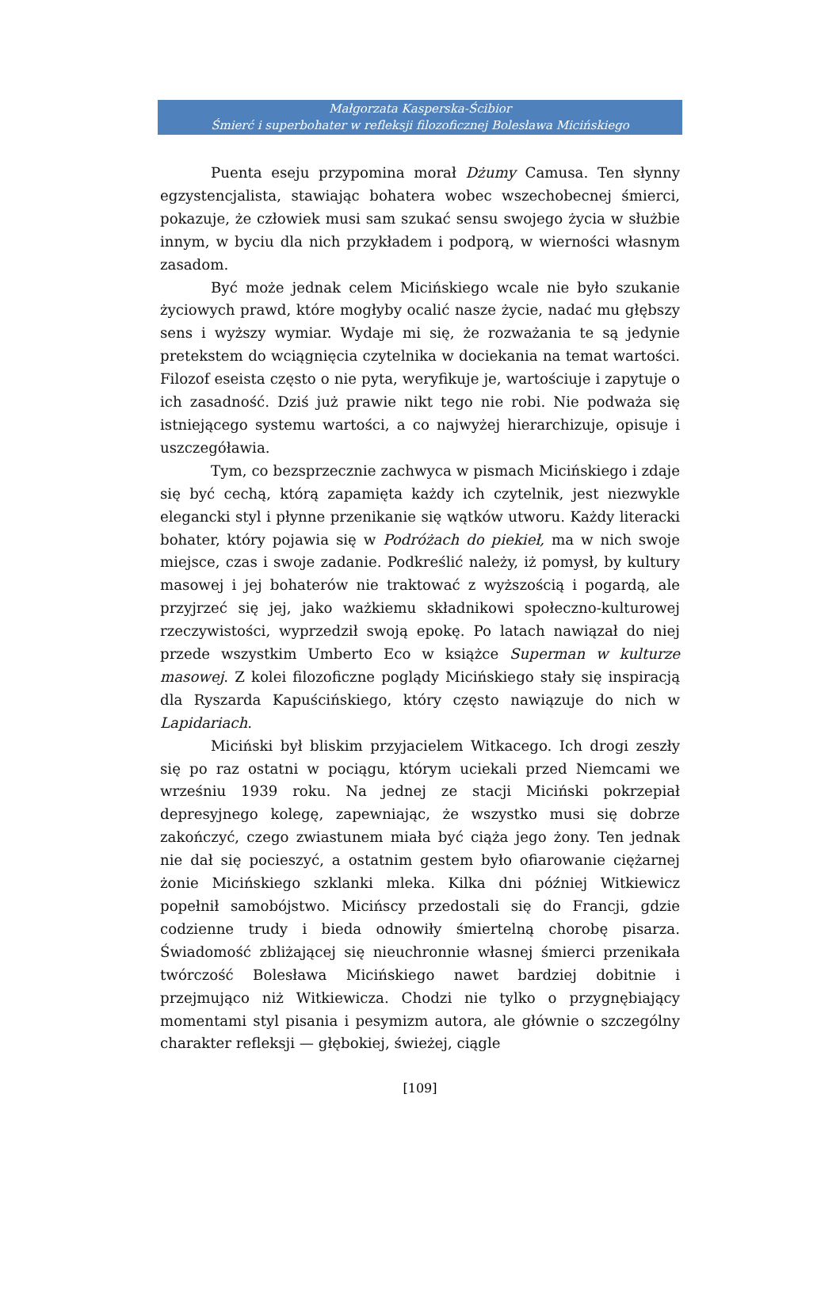Małgorzata Kasperska-Ścibior
Śmierć i superbohater w refleksji filozoficznej Bolesława Micińskiego
Puenta eseju przypomina morał Dżumy Camusa. Ten słynny egzystencjalista, stawiając bohatera wobec wszechobecnej śmierci, pokazuje, że człowiek musi sam szukać sensu swojego życia w służbie innym, w byciu dla nich przykładem i podporą, w wierności własnym zasadom.
Być może jednak celem Micińskiego wcale nie było szukanie życiowych prawd, które mogłyby ocalić nasze życie, nadać mu głębszy sens i wyższy wymiar. Wydaje mi się, że rozważania te są jedynie pretekstem do wciągnięcia czytelnika w dociekania na temat wartości. Filozof eseista często o nie pyta, weryfikuje je, wartościuje i zapytuje o ich zasadność. Dziś już prawie nikt tego nie robi. Nie podważa się istniejącego systemu wartości, a co najwyżej hierarchizuje, opisuje i uszczegóławia.
Tym, co bezsprzecznie zachwyca w pismach Micińskiego i zdaje się być cechą, którą zapamięta każdy ich czytelnik, jest niezwykle elegancki styl i płynne przenikanie się wątków utworu. Każdy literacki bohater, który pojawia się w Podróżach do piekieł, ma w nich swoje miejsce, czas i swoje zadanie. Podkreślić należy, iż pomysł, by kultury masowej i jej bohaterów nie traktować z wyższością i pogardą, ale przyjrzeć się jej, jako ważkiemu składnikowi społeczno-kulturowej rzeczywistości, wyprzedził swoją epokę. Po latach nawiązał do niej przede wszystkim Umberto Eco w książce Superman w kulturze masowej. Z kolei filozoficzne poglądy Micińskiego stały się inspiracją dla Ryszarda Kapuścińskiego, który często nawiązuje do nich w Lapidariach.
Miciński był bliskim przyjacielem Witkacego. Ich drogi zeszły się po raz ostatni w pociągu, którym uciekali przed Niemcami we wrześniu 1939 roku. Na jednej ze stacji Miciński pokrzepiał depresyjnego kolegę, zapewniając, że wszystko musi się dobrze zakończyć, czego zwiastunem miała być ciąża jego żony. Ten jednak nie dał się pocieszyć, a ostatnim gestem było ofiarowanie ciężarnej żonie Micińskiego szklanki mleka. Kilka dni później Witkiewicz popełnił samobójstwo. Micińscy przedostali się do Francji, gdzie codzienne trudy i bieda odnowiły śmiertelną chorobę pisarza. Świadomość zbliżającej się nieuchronnie własnej śmierci przenikała twórczość Bolesława Micińskiego nawet bardziej dobitnie i przejmująco niż Witkiewicza. Chodzi nie tylko o przygnębiający momentami styl pisania i pesymizm autora, ale głównie o szczególny charakter refleksji — głębokiej, świeżej, ciągle
[109]